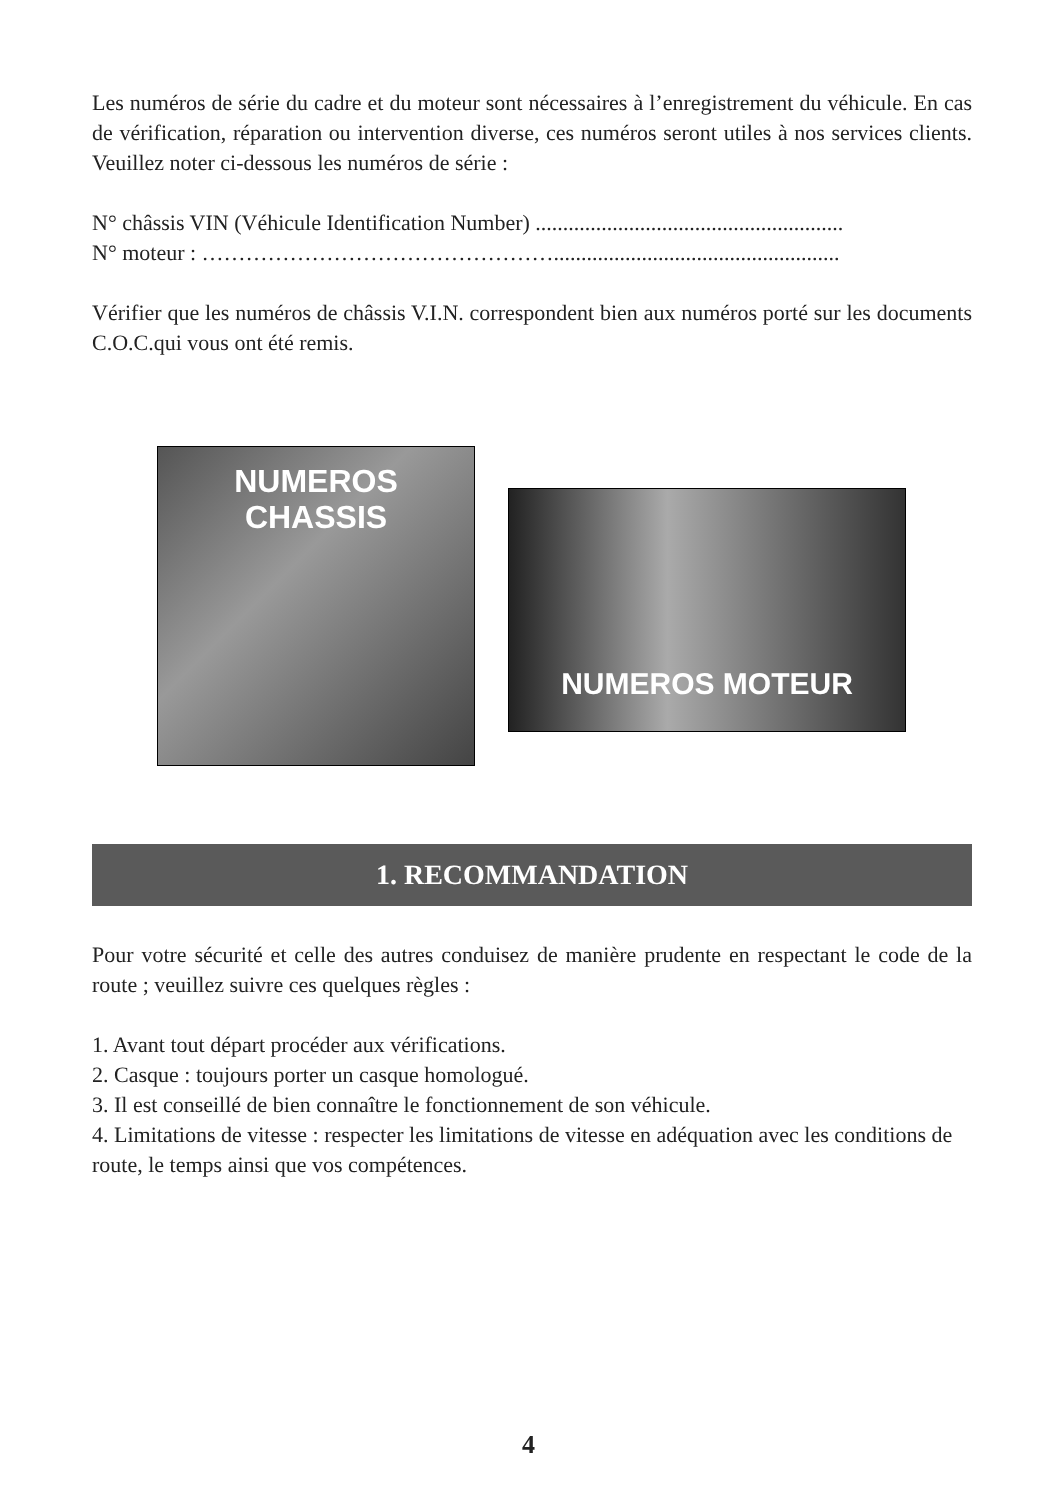Les numéros de série du cadre et du moteur sont nécessaires à l’enregistrement du véhicule. En cas de vérification, réparation ou intervention diverse, ces numéros seront utiles à nos services clients. Veuillez noter ci-dessous les numéros de série :
N° châssis VIN (Véhicule Identification Number) ........................................................
N° moteur : …………………………………………....................................................
Vérifier que les numéros de châssis V.I.N. correspondent bien aux numéros porté sur les documents C.O.C.qui vous ont été remis.
NUMEROS
CHASSIS
NUMEROS MOTEUR
1. RECOMMANDATION
Pour votre sécurité et celle des autres conduisez de manière prudente en respectant le code de la route ; veuillez suivre ces quelques règles :
1. Avant tout départ procéder aux vérifications.
2. Casque : toujours porter un casque homologué.
3. Il est conseillé de bien connaître le fonctionnement de son véhicule.
4. Limitations de vitesse : respecter les limitations de vitesse en adéquation avec les conditions de route, le temps ainsi que vos compétences.
4